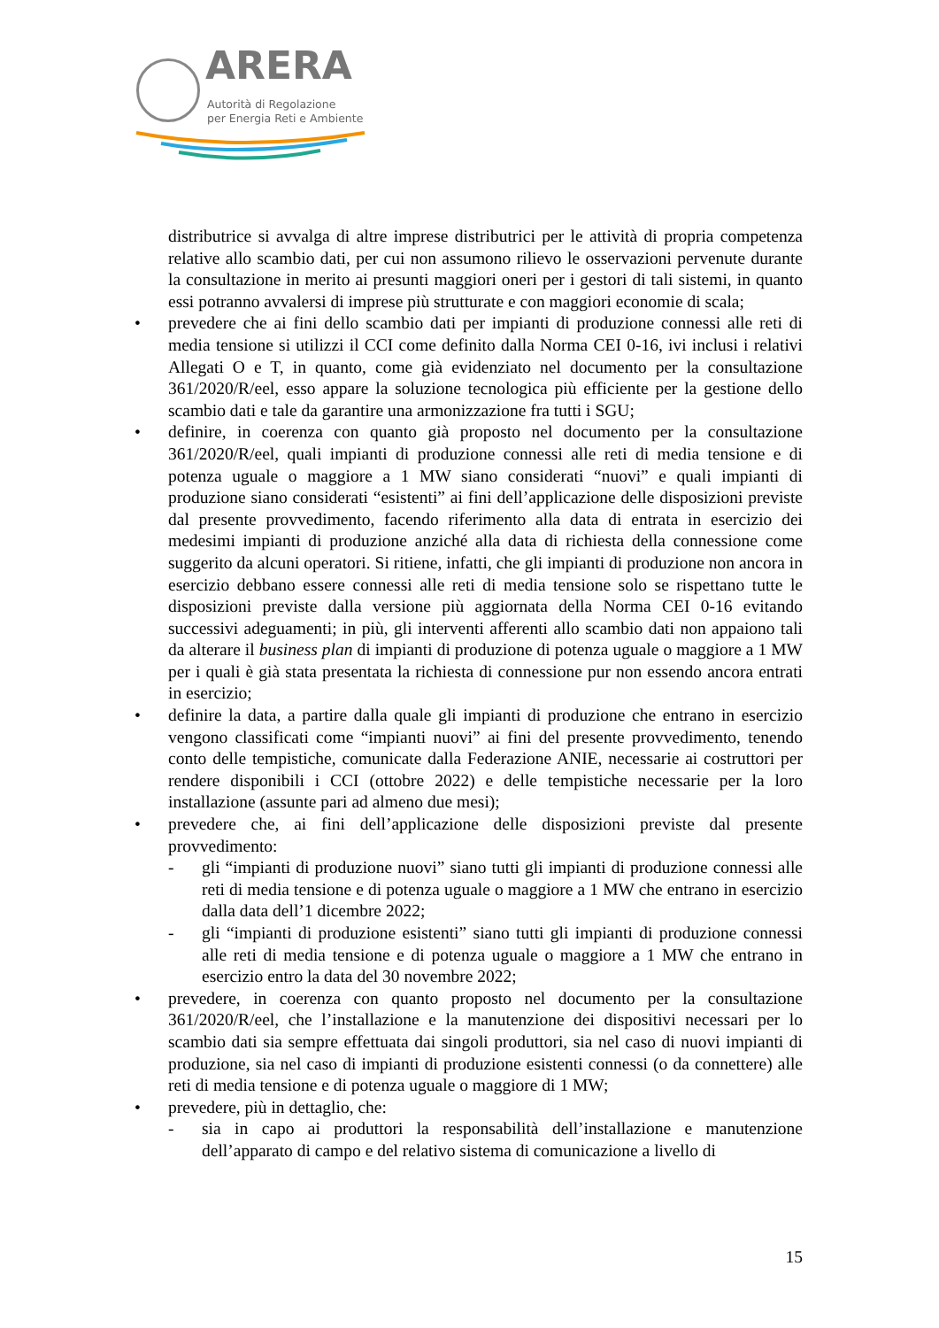ARERA
Autorità di Regolazione
per Energia Reti e Ambiente
distributrice si avvalga di altre imprese distributrici per le attività di propria competenza relative allo scambio dati, per cui non assumono rilievo le osservazioni pervenute durante la consultazione in merito ai presunti maggiori oneri per i gestori di tali sistemi, in quanto essi potranno avvalersi di imprese più strutturate e con maggiori economie di scala;
• prevedere che ai fini dello scambio dati per impianti di produzione connessi alle reti di media tensione si utilizzi il CCI come definito dalla Norma CEI 0-16, ivi inclusi i relativi Allegati O e T, in quanto, come già evidenziato nel documento per la consultazione 361/2020/R/eel, esso appare la soluzione tecnologica più efficiente per la gestione dello scambio dati e tale da garantire una armonizzazione fra tutti i SGU;
• definire, in coerenza con quanto già proposto nel documento per la consultazione 361/2020/R/eel, quali impianti di produzione connessi alle reti di media tensione e di potenza uguale o maggiore a 1 MW siano considerati “nuovi” e quali impianti di produzione siano considerati “esistenti” ai fini dell’applicazione delle disposizioni previste dal presente provvedimento, facendo riferimento alla data di entrata in esercizio dei medesimi impianti di produzione anziché alla data di richiesta della connessione come suggerito da alcuni operatori. Si ritiene, infatti, che gli impianti di produzione non ancora in esercizio debbano essere connessi alle reti di media tensione solo se rispettano tutte le disposizioni previste dalla versione più aggiornata della Norma CEI 0-16 evitando successivi adeguamenti; in più, gli interventi afferenti allo scambio dati non appaiono tali da alterare il business plan di impianti di produzione di potenza uguale o maggiore a 1 MW per i quali è già stata presentata la richiesta di connessione pur non essendo ancora entrati in esercizio;
• definire la data, a partire dalla quale gli impianti di produzione che entrano in esercizio vengono classificati come “impianti nuovi” ai fini del presente provvedimento, tenendo conto delle tempistiche, comunicate dalla Federazione ANIE, necessarie ai costruttori per rendere disponibili i CCI (ottobre 2022) e delle tempistiche necessarie per la loro installazione (assunte pari ad almeno due mesi);
• prevedere che, ai fini dell’applicazione delle disposizioni previste dal presente provvedimento:
- gli “impianti di produzione nuovi” siano tutti gli impianti di produzione connessi alle reti di media tensione e di potenza uguale o maggiore a 1 MW che entrano in esercizio dalla data dell’1 dicembre 2022;
- gli “impianti di produzione esistenti” siano tutti gli impianti di produzione connessi alle reti di media tensione e di potenza uguale o maggiore a 1 MW che entrano in esercizio entro la data del 30 novembre 2022;
• prevedere, in coerenza con quanto proposto nel documento per la consultazione 361/2020/R/eel, che l’installazione e la manutenzione dei dispositivi necessari per lo scambio dati sia sempre effettuata dai singoli produttori, sia nel caso di nuovi impianti di produzione, sia nel caso di impianti di produzione esistenti connessi (o da connettere) alle reti di media tensione e di potenza uguale o maggiore di 1 MW;
• prevedere, più in dettaglio, che:
- sia in capo ai produttori la responsabilità dell’installazione e manutenzione dell’apparato di campo e del relativo sistema di comunicazione a livello di
15